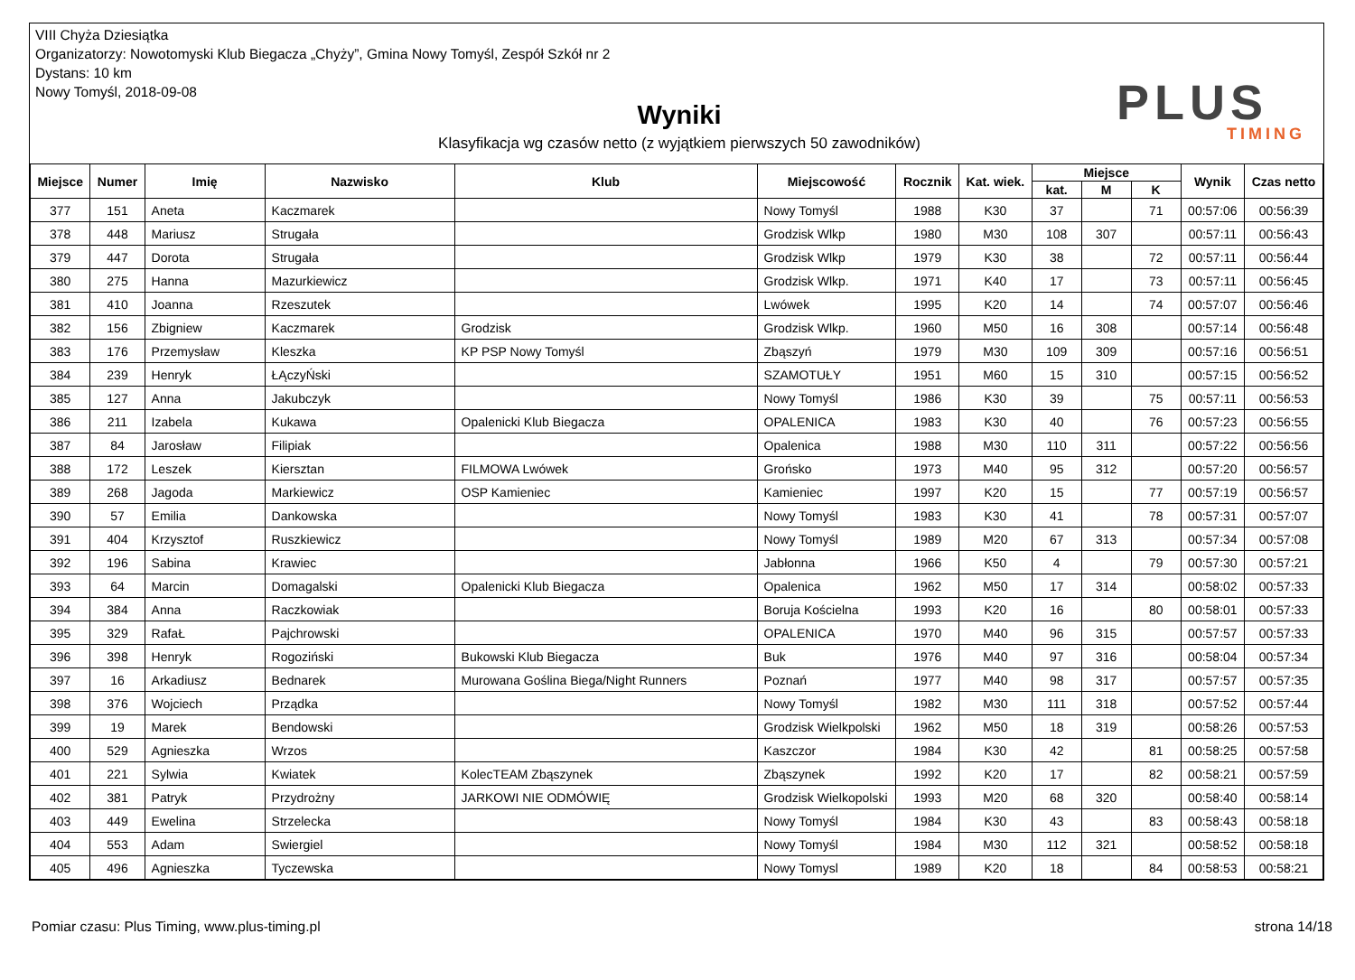VIII Chyża Dziesiątka
Organizatorzy: Nowotomyski Klub Biegacza „Chyży”, Gmina Nowy Tomyśl, Zespół Szkół nr 2
Dystans: 10 km
Nowy Tomyśl, 2018-09-08
Wyniki
Klasyfikacja wg czasów netto (z wyjątkiem pierwszych 50 zawodników)
PLUS
TIMING
| Miejsce | Numer | Imię | Nazwisko | Klub | Miejscowość | Rocznik | Kat. wiek. | Miejsce | | | Wynik | Czas netto |
| --- | --- | --- | --- | --- | --- | --- | --- | --- | --- | --- | --- | --- |
| | | | | | | | | kat. | M | K | | |
| 377 | 151 | Aneta | Kaczmarek | | Nowy Tomyśl | 1988 | K30 | 37 | | 71 | 00:57:06 | 00:56:39 |
| 378 | 448 | Mariusz | Strugała | | Grodzisk Wlkp | 1980 | M30 | 108 | 307 | | 00:57:11 | 00:56:43 |
| 379 | 447 | Dorota | Strugała | | Grodzisk Wlkp | 1979 | K30 | 38 | | 72 | 00:57:11 | 00:56:44 |
| 380 | 275 | Hanna | Mazurkiewicz | | Grodzisk Wlkp. | 1971 | K40 | 17 | | 73 | 00:57:11 | 00:56:45 |
| 381 | 410 | Joanna | Rzeszutek | | Lwówek | 1995 | K20 | 14 | | 74 | 00:57:07 | 00:56:46 |
| 382 | 156 | Zbigniew | Kaczmarek | Grodzisk | Grodzisk Wlkp. | 1960 | M50 | 16 | 308 | | 00:57:14 | 00:56:48 |
| 383 | 176 | Przemysław | Kleszka | KP PSP Nowy Tomyśl | Zbąszyń | 1979 | M30 | 109 | 309 | | 00:57:16 | 00:56:51 |
| 384 | 239 | Henryk | ŁĄczyŃski | | SZAMOTUŁY | 1951 | M60 | 15 | 310 | | 00:57:15 | 00:56:52 |
| 385 | 127 | Anna | Jakubczyk | | Nowy Tomyśl | 1986 | K30 | 39 | | 75 | 00:57:11 | 00:56:53 |
| 386 | 211 | Izabela | Kukawa | Opalenicki Klub Biegacza | OPALENICA | 1983 | K30 | 40 | | 76 | 00:57:23 | 00:56:55 |
| 387 | 84 | Jarosław | Filipiak | | Opalenica | 1988 | M30 | 110 | 311 | | 00:57:22 | 00:56:56 |
| 388 | 172 | Leszek | Kiersztan | FILMOWA Lwówek | Grońsko | 1973 | M40 | 95 | 312 | | 00:57:20 | 00:56:57 |
| 389 | 268 | Jagoda | Markiewicz | OSP Kamieniec | Kamieniec | 1997 | K20 | 15 | | 77 | 00:57:19 | 00:56:57 |
| 390 | 57 | Emilia | Dankowska | | Nowy Tomyśl | 1983 | K30 | 41 | | 78 | 00:57:31 | 00:57:07 |
| 391 | 404 | Krzysztof | Ruszkiewicz | | Nowy Tomyśl | 1989 | M20 | 67 | 313 | | 00:57:34 | 00:57:08 |
| 392 | 196 | Sabina | Krawiec | | Jabłonna | 1966 | K50 | 4 | | 79 | 00:57:30 | 00:57:21 |
| 393 | 64 | Marcin | Domagalski | Opalenicki Klub Biegacza | Opalenica | 1962 | M50 | 17 | 314 | | 00:58:02 | 00:57:33 |
| 394 | 384 | Anna | Raczkowiak | | Boruja Kościelna | 1993 | K20 | 16 | | 80 | 00:58:01 | 00:57:33 |
| 395 | 329 | RafaŁ | Pajchrowski | | OPALENICA | 1970 | M40 | 96 | 315 | | 00:57:57 | 00:57:33 |
| 396 | 398 | Henryk | Rogoziński | Bukowski Klub Biegacza | Buk | 1976 | M40 | 97 | 316 | | 00:58:04 | 00:57:34 |
| 397 | 16 | Arkadiusz | Bednarek | Murowana Goślina Biega/Night Runners | Poznań | 1977 | M40 | 98 | 317 | | 00:57:57 | 00:57:35 |
| 398 | 376 | Wojciech | Prządka | | Nowy Tomyśl | 1982 | M30 | 111 | 318 | | 00:57:52 | 00:57:44 |
| 399 | 19 | Marek | Bendowski | | Grodzisk Wielkpolski | 1962 | M50 | 18 | 319 | | 00:58:26 | 00:57:53 |
| 400 | 529 | Agnieszka | Wrzos | | Kaszczor | 1984 | K30 | 42 | | 81 | 00:58:25 | 00:57:58 |
| 401 | 221 | Sylwia | Kwiatek | KolecTEAM Zbąszynek | Zbąszynek | 1992 | K20 | 17 | | 82 | 00:58:21 | 00:57:59 |
| 402 | 381 | Patryk | Przydrożny | JARKOWI NIE ODMÓWIĘ | Grodzisk Wielkopolski | 1993 | M20 | 68 | 320 | | 00:58:40 | 00:58:14 |
| 403 | 449 | Ewelina | Strzelecka | | Nowy Tomyśl | 1984 | K30 | 43 | | 83 | 00:58:43 | 00:58:18 |
| 404 | 553 | Adam | Swiergiel | | Nowy Tomyśl | 1984 | M30 | 112 | 321 | | 00:58:52 | 00:58:18 |
| 405 | 496 | Agnieszka | Tyczewska | | Nowy Tomysl | 1989 | K20 | 18 | | 84 | 00:58:53 | 00:58:21 |
Pomiar czasu: Plus Timing, www.plus-timing.pl strona 14/18